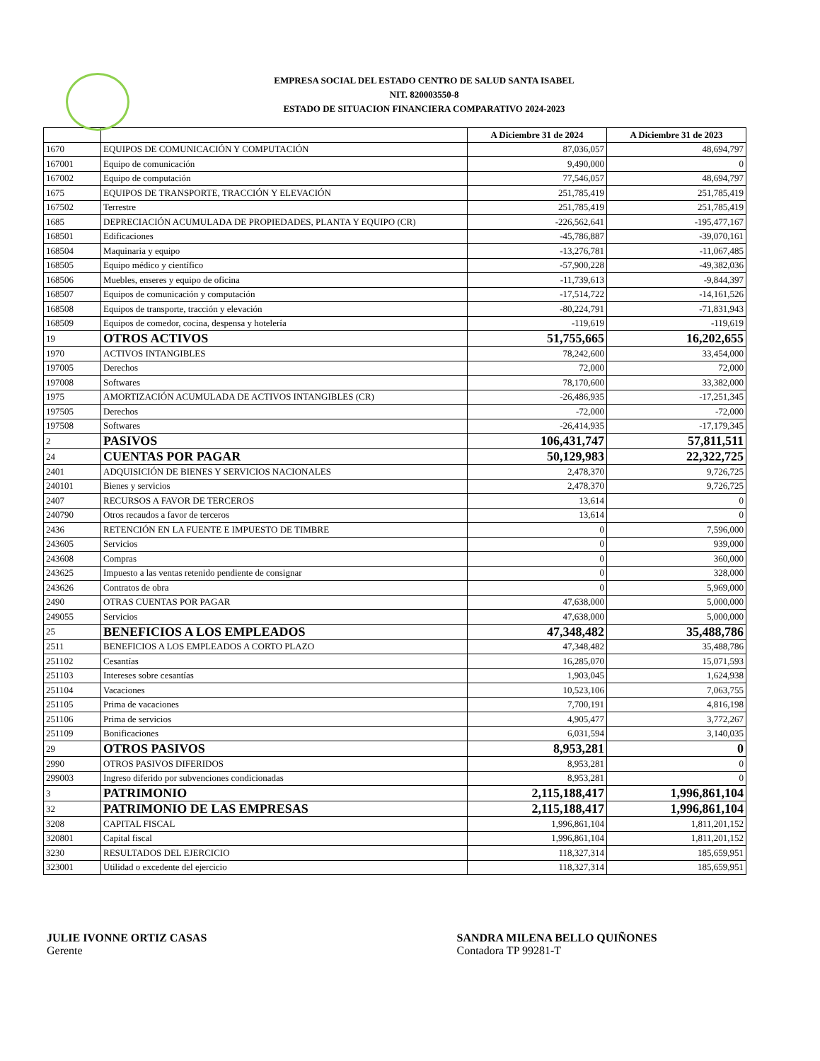EMPRESA SOCIAL DEL ESTADO CENTRO DE SALUD SANTA ISABEL
NIT. 820003550-8
ESTADO DE SITUACION FINANCIERA COMPARATIVO 2024-2023
| | | A Diciembre 31 de 2024 | A Diciembre 31 de 2023 |
| --- | --- | --- | --- |
| 1670 | EQUIPOS DE COMUNICACIÓN Y COMPUTACIÓN | 87,036,057 | 48,694,797 |
| 167001 | Equipo de comunicación | 9,490,000 | 0 |
| 167002 | Equipo de computación | 77,546,057 | 48,694,797 |
| 1675 | EQUIPOS DE TRANSPORTE, TRACCIÓN Y ELEVACIÓN | 251,785,419 | 251,785,419 |
| 167502 | Terrestre | 251,785,419 | 251,785,419 |
| 1685 | DEPRECIACIÓN ACUMULADA DE PROPIEDADES, PLANTA Y EQUIPO (CR) | -226,562,641 | -195,477,167 |
| 168501 | Edificaciones | -45,786,887 | -39,070,161 |
| 168504 | Maquinaria y equipo | -13,276,781 | -11,067,485 |
| 168505 | Equipo médico y científico | -57,900,228 | -49,382,036 |
| 168506 | Muebles, enseres y equipo de oficina | -11,739,613 | -9,844,397 |
| 168507 | Equipos de comunicación y computación | -17,514,722 | -14,161,526 |
| 168508 | Equipos de transporte, tracción y elevación | -80,224,791 | -71,831,943 |
| 168509 | Equipos de comedor, cocina, despensa y hotelería | -119,619 | -119,619 |
| 19 | OTROS ACTIVOS | 51,755,665 | 16,202,655 |
| 1970 | ACTIVOS INTANGIBLES | 78,242,600 | 33,454,000 |
| 197005 | Derechos | 72,000 | 72,000 |
| 197008 | Softwares | 78,170,600 | 33,382,000 |
| 1975 | AMORTIZACIÓN ACUMULADA DE ACTIVOS INTANGIBLES (CR) | -26,486,935 | -17,251,345 |
| 197505 | Derechos | -72,000 | -72,000 |
| 197508 | Softwares | -26,414,935 | -17,179,345 |
| 2 | PASIVOS | 106,431,747 | 57,811,511 |
| 24 | CUENTAS POR PAGAR | 50,129,983 | 22,322,725 |
| 2401 | ADQUISICIÓN DE BIENES Y SERVICIOS NACIONALES | 2,478,370 | 9,726,725 |
| 240101 | Bienes y servicios | 2,478,370 | 9,726,725 |
| 2407 | RECURSOS A FAVOR DE TERCEROS | 13,614 | 0 |
| 240790 | Otros recaudos a favor de terceros | 13,614 | 0 |
| 2436 | RETENCIÓN EN LA FUENTE E IMPUESTO DE TIMBRE | 0 | 7,596,000 |
| 243605 | Servicios | 0 | 939,000 |
| 243608 | Compras | 0 | 360,000 |
| 243625 | Impuesto a las ventas retenido pendiente de consignar | 0 | 328,000 |
| 243626 | Contratos de obra | 0 | 5,969,000 |
| 2490 | OTRAS CUENTAS POR PAGAR | 47,638,000 | 5,000,000 |
| 249055 | Servicios | 47,638,000 | 5,000,000 |
| 25 | BENEFICIOS A LOS EMPLEADOS | 47,348,482 | 35,488,786 |
| 2511 | BENEFICIOS A LOS EMPLEADOS A CORTO PLAZO | 47,348,482 | 35,488,786 |
| 251102 | Cesantías | 16,285,070 | 15,071,593 |
| 251103 | Intereses sobre cesantías | 1,903,045 | 1,624,938 |
| 251104 | Vacaciones | 10,523,106 | 7,063,755 |
| 251105 | Prima de vacaciones | 7,700,191 | 4,816,198 |
| 251106 | Prima de servicios | 4,905,477 | 3,772,267 |
| 251109 | Bonificaciones | 6,031,594 | 3,140,035 |
| 29 | OTROS PASIVOS | 8,953,281 | 0 |
| 2990 | OTROS PASIVOS DIFERIDOS | 8,953,281 | 0 |
| 299003 | Ingreso diferido por subvenciones condicionadas | 8,953,281 | 0 |
| 3 | PATRIMONIO | 2,115,188,417 | 1,996,861,104 |
| 32 | PATRIMONIO DE LAS EMPRESAS | 2,115,188,417 | 1,996,861,104 |
| 3208 | CAPITAL FISCAL | 1,996,861,104 | 1,811,201,152 |
| 320801 | Capital fiscal | 1,996,861,104 | 1,811,201,152 |
| 3230 | RESULTADOS DEL EJERCICIO | 118,327,314 | 185,659,951 |
| 323001 | Utilidad o excedente del ejercicio | 118,327,314 | 185,659,951 |
JULIE IVONNE ORTIZ CASAS
Gerente
SANDRA MILENA BELLO QUIÑONES
Contadora TP 99281-T